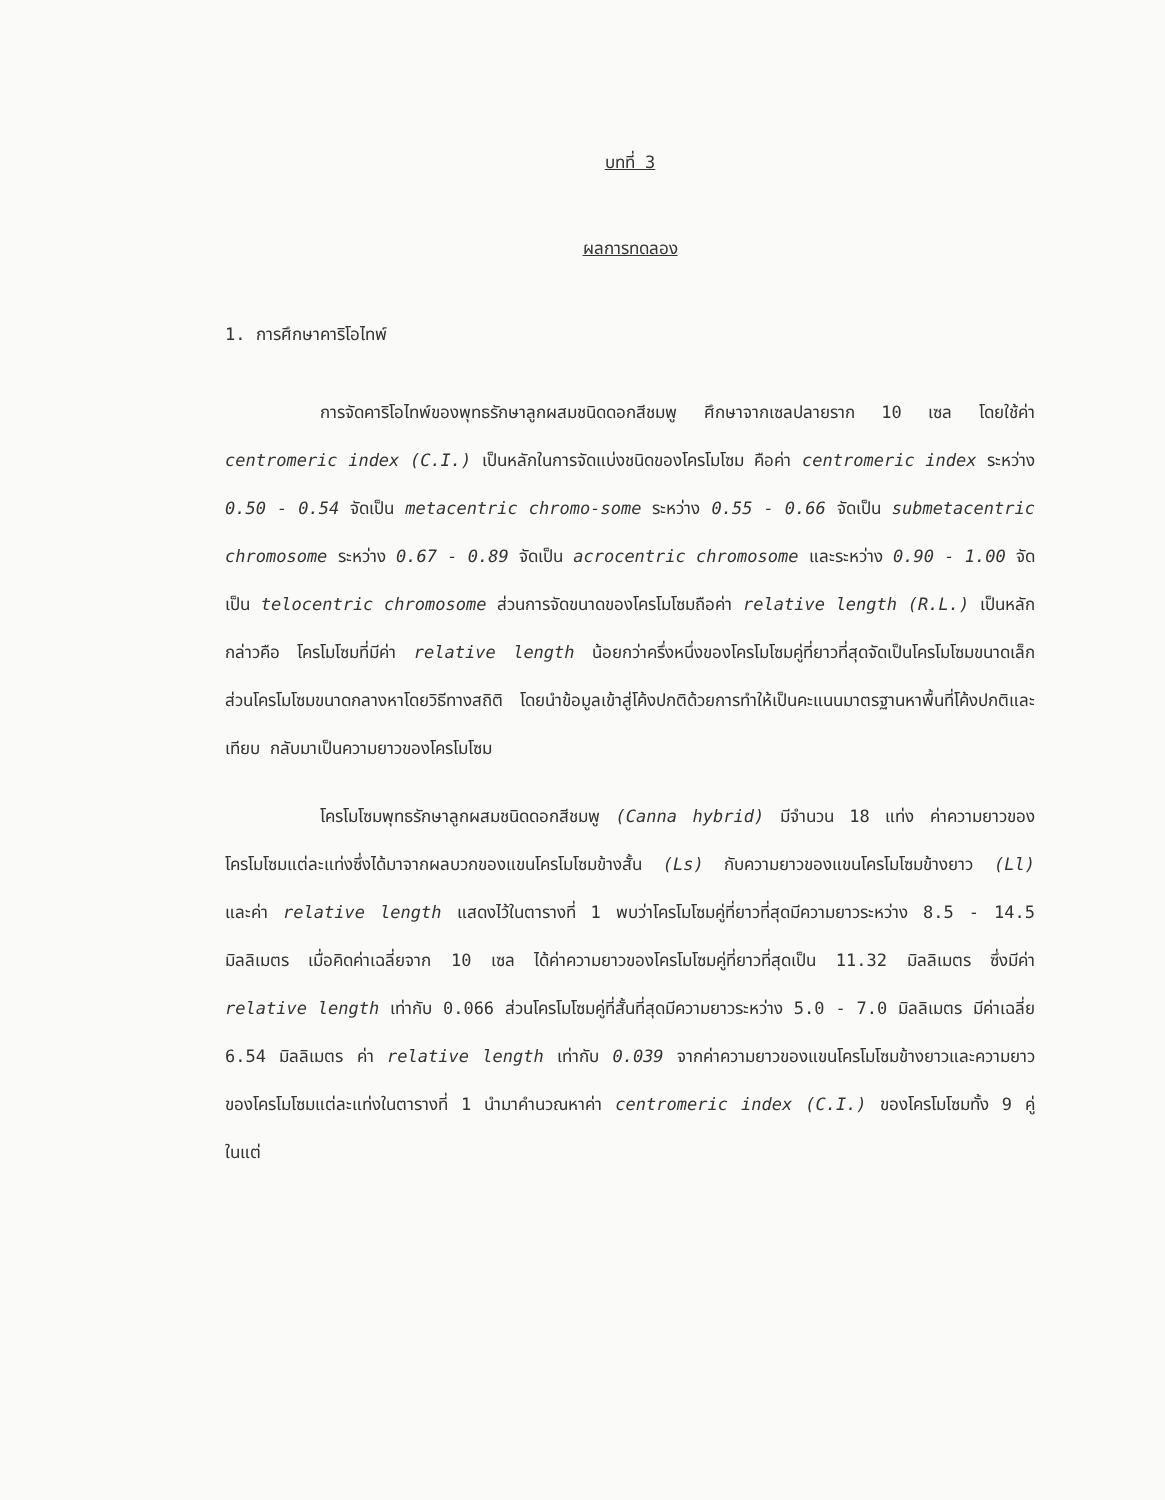บทที่ 3
ผลการทดลอง
1. การศึกษาคาริโอไทพ์
การจัดคาริโอไทพ์ของพุทธรักษาลูกผสมชนิดดอกสีชมพู ศึกษาจากเซลปลายราก 10 เซล โดยใช้ค่า centromeric index (C.I.) เป็นหลักในการจัดแบ่งชนิดของโครโมโซม คือค่า centromeric index ระหว่าง 0.50 - 0.54 จัดเป็น metacentric chromo-some ระหว่าง 0.55 - 0.66 จัดเป็น submetacentric chromosome ระหว่าง 0.67 - 0.89 จัดเป็น acrocentric chromosome และระหว่าง 0.90 - 1.00 จัดเป็น telocentric chromosome ส่วนการจัดขนาดของโครโมโซมถือค่า relative length (R.L.) เป็นหลัก กล่าวคือ โครโมโซมที่มีค่า relative length น้อยกว่าครึ่งหนึ่งของโครโมโซมคู่ที่ยาวที่สุดจัดเป็นโครโมโซมขนาดเล็ก ส่วนโครโมโซมขนาดกลางหาโดยวิธีทางสถิติ โดยนำข้อมูลเข้าสู่โค้งปกติด้วยการทำให้เป็นคะแนนมาตรฐานหาพื้นที่โค้งปกติและเทียบ กลับมาเป็นความยาวของโครโมโซม
โครโมโซมพุทธรักษาลูกผสมชนิดดอกสีชมพู (Canna hybrid) มีจำนวน 18 แท่ง ค่าความยาวของโครโมโซมแต่ละแท่งซึ่งได้มาจากผลบวกของแขนโครโมโซมข้างสั้น (Ls) กับความยาวของแขนโครโมโซมข้างยาว (Ll) และค่า relative length แสดงไว้ในตารางที่ 1 พบว่าโครโมโซมคู่ที่ยาวที่สุดมีความยาวระหว่าง 8.5 - 14.5 มิลลิเมตร เมื่อคิดค่าเฉลี่ยจาก 10 เซล ได้ค่าความยาวของโครโมโซมคู่ที่ยาวที่สุดเป็น 11.32 มิลลิเมตร ซึ่งมีค่า relative length เท่ากับ 0.066 ส่วนโครโมโซมคู่ที่สั้นที่สุดมีความยาวระหว่าง 5.0 - 7.0 มิลลิเมตร มีค่าเฉลี่ย 6.54 มิลลิเมตร ค่า relative length เท่ากับ 0.039 จากค่าความยาวของแขนโครโมโซมข้างยาวและความยาวของโครโมโซมแต่ละแท่งในตารางที่ 1 นำมาคำนวณหาค่า centromeric index (C.I.) ของโครโมโซมทั้ง 9 คู่ ในแต่